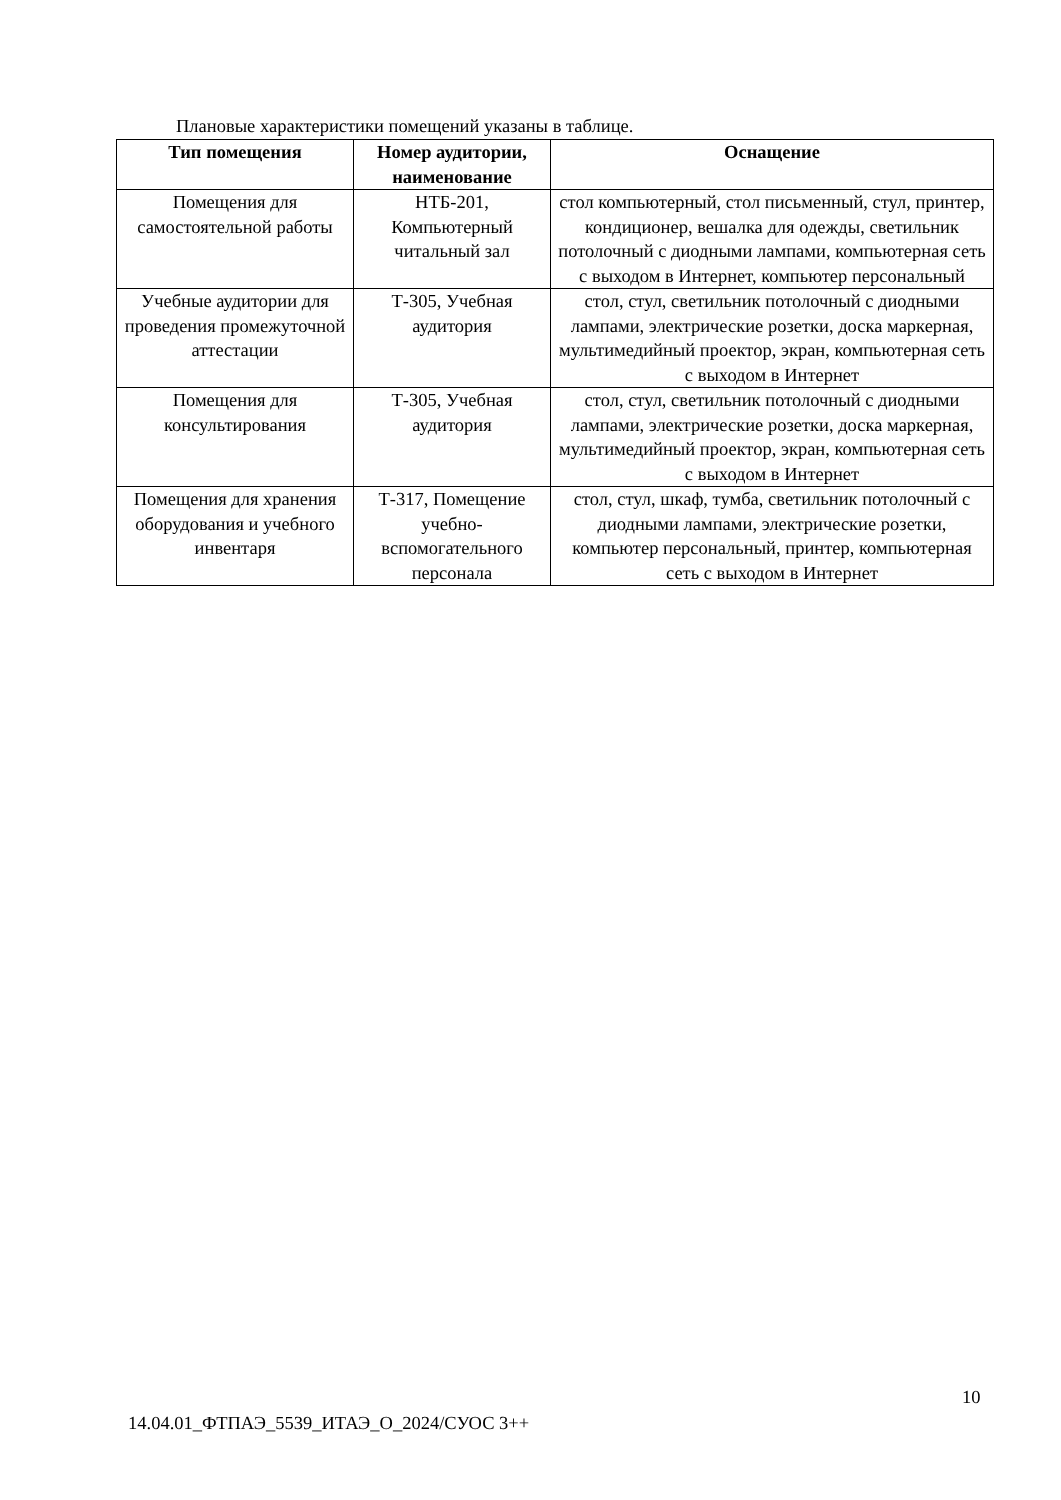Плановые характеристики помещений указаны в таблице.
| Тип помещения | Номер аудитории, наименование | Оснащение |
| --- | --- | --- |
| Помещения для самостоятельной работы | НТБ-201, Компьютерный читальный зал | стол компьютерный, стол письменный, стул, принтер, кондиционер, вешалка для одежды, светильник потолочный с диодными лампами, компьютерная сеть с выходом в Интернет, компьютер персональный |
| Учебные аудитории для проведения промежуточной аттестации | Т-305, Учебная аудитория | стол, стул, светильник потолочный с диодными лампами, электрические розетки, доска маркерная, мультимедийный проектор, экран, компьютерная сеть с выходом в Интернет |
| Помещения для консультирования | Т-305, Учебная аудитория | стол, стул, светильник потолочный с диодными лампами, электрические розетки, доска маркерная, мультимедийный проектор, экран, компьютерная сеть с выходом в Интернет |
| Помещения для хранения оборудования и учебного инвентаря | Т-317, Помещение учебно-вспомогательного персонала | стол, стул, шкаф, тумба, светильник потолочный с диодными лампами, электрические розетки, компьютер персональный, принтер, компьютерная сеть с выходом в Интернет |
10
14.04.01_ФТПАЭ_5539_ИТАЭ_О_2024/СУОС 3++